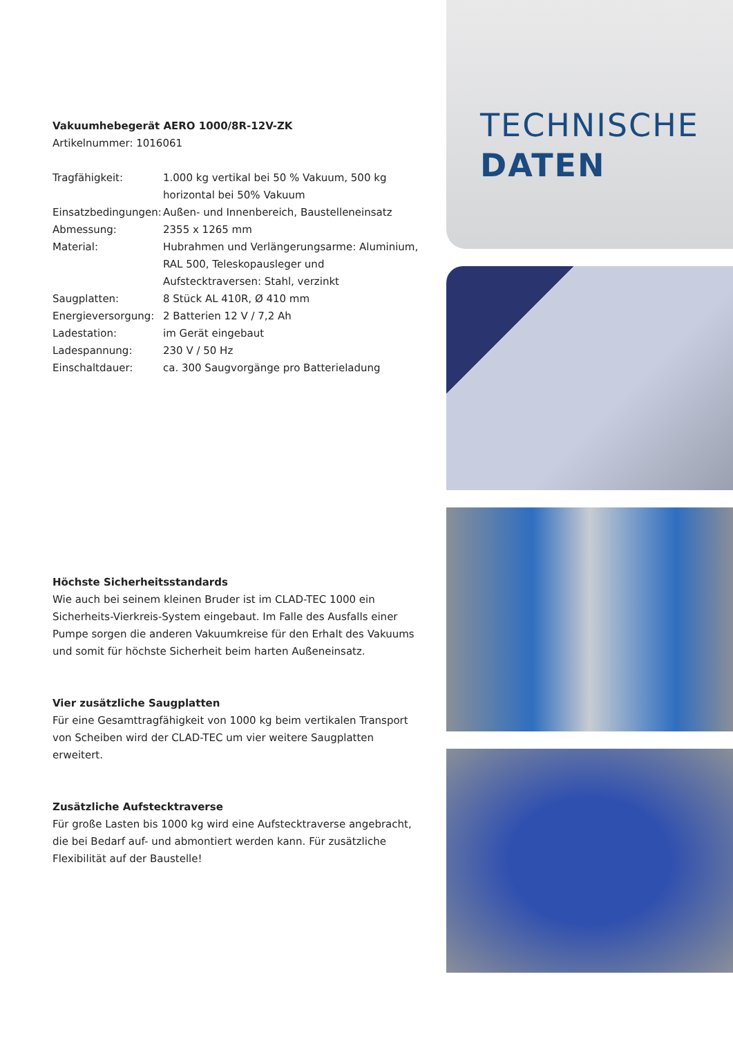Vakuumhebegerät AERO 1000/8R-12V-ZK
Artikelnummer: 1016061
| Tragfähigkeit: | 1.000 kg vertikal bei 50 % Vakuum, 500 kg horizontal bei 50% Vakuum |
| Einsatzbedingungen: | Außen- und Innenbereich, Baustelleneinsatz |
| Abmessung: | 2355 x 1265 mm |
| Material: | Hubrahmen und Verlängerungsarme: Aluminium, RAL 500, Teleskopausleger und Aufstecktraversen: Stahl, verzinkt |
| Saugplatten: | 8 Stück AL 410R, Ø 410 mm |
| Energieversorgung: | 2 Batterien 12 V / 7,2 Ah |
| Ladestation: | im Gerät eingebaut |
| Ladespannung: | 230 V / 50 Hz |
| Einschaltdauer: | ca. 300 Saugvorgänge pro Batterieladung |
Höchste Sicherheitsstandards
Wie auch bei seinem kleinen Bruder ist im CLAD-TEC 1000 ein Sicherheits-Vierkreis-System eingebaut. Im Falle des Ausfalls einer Pumpe sorgen die anderen Vakuumkreise für den Erhalt des Vakuums und somit für höchste Sicherheit beim harten Außeneinsatz.
Vier zusätzliche Saugplatten
Für eine Gesamttragfähigkeit von 1000 kg beim vertikalen Transport von Scheiben wird der CLAD-TEC um vier weitere Saugplatten erweitert.
Zusätzliche Aufstecktraverse
Für große Lasten bis 1000 kg wird eine Aufstecktraverse angebracht, die bei Bedarf auf- und abmontiert werden kann. Für zusätzliche Flexibilität auf der Baustelle!
TECHNISCHE
DATEN